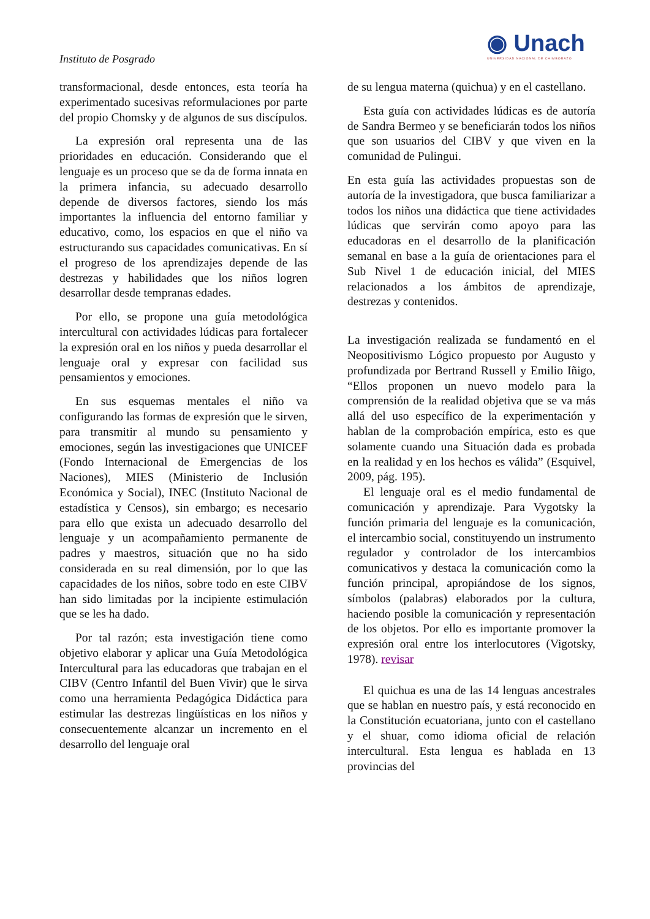◉ Unach
UNIVERSIDAD NACIONAL DE CHIMBORAZO
Instituto de Posgrado
transformacional, desde entonces, esta teoría ha experimentado sucesivas reformulaciones por parte del propio Chomsky y de algunos de sus discípulos.
La expresión oral representa una de las prioridades en educación. Considerando que el lenguaje es un proceso que se da de forma innata en la primera infancia, su adecuado desarrollo depende de diversos factores, siendo los más importantes la influencia del entorno familiar y educativo, como, los espacios en que el niño va estructurando sus capacidades comunicativas. En sí el progreso de los aprendizajes depende de las destrezas y habilidades que los niños logren desarrollar desde tempranas edades.
Por ello, se propone una guía metodológica intercultural con actividades lúdicas para fortalecer la expresión oral en los niños y pueda desarrollar el lenguaje oral y expresar con facilidad sus pensamientos y emociones.
En sus esquemas mentales el niño va configurando las formas de expresión que le sirven, para transmitir al mundo su pensamiento y emociones, según las investigaciones que UNICEF (Fondo Internacional de Emergencias de los Naciones), MIES (Ministerio de Inclusión Económica y Social), INEC (Instituto Nacional de estadística y Censos), sin embargo; es necesario para ello que exista un adecuado desarrollo del lenguaje y un acompañamiento permanente de padres y maestros, situación que no ha sido considerada en su real dimensión, por lo que las capacidades de los niños, sobre todo en este CIBV han sido limitadas por la incipiente estimulación que se les ha dado.
Por tal razón; esta investigación tiene como objetivo elaborar y aplicar una Guía Metodológica Intercultural para las educadoras que trabajan en el CIBV (Centro Infantil del Buen Vivir) que le sirva como una herramienta Pedagógica Didáctica para estimular las destrezas lingüísticas en los niños y consecuentemente alcanzar un incremento en el desarrollo del lenguaje oral
de su lengua materna (quichua) y en el castellano.
Esta guía con actividades lúdicas es de autoría de Sandra Bermeo y se beneficiarán todos los niños que son usuarios del CIBV y que viven en la comunidad de Pulingui.
En esta guía las actividades propuestas son de autoría de la investigadora, que busca familiarizar a todos los niños una didáctica que tiene actividades lúdicas que servirán como apoyo para las educadoras en el desarrollo de la planificación semanal en base a la guía de orientaciones para el Sub Nivel 1 de educación inicial, del MIES relacionados a los ámbitos de aprendizaje, destrezas y contenidos.
La investigación realizada se fundamentó en el Neopositivismo Lógico propuesto por Augusto y profundizada por Bertrand Russell y Emilio Iñigo, “Ellos proponen un nuevo modelo para la comprensión de la realidad objetiva que se va más allá del uso específico de la experimentación y hablan de la comprobación empírica, esto es que solamente cuando una Situación dada es probada en la realidad y en los hechos es válida” (Esquivel, 2009, pág. 195).
El lenguaje oral es el medio fundamental de comunicación y aprendizaje. Para Vygotsky la función primaria del lenguaje es la comunicación, el intercambio social, constituyendo un instrumento regulador y controlador de los intercambios comunicativos y destaca la comunicación como la función principal, apropiándose de los signos, símbolos (palabras) elaborados por la cultura, haciendo posible la comunicación y representación de los objetos. Por ello es importante promover la expresión oral entre los interlocutores (Vigotsky, 1978). revisar
El quichua es una de las 14 lenguas ancestrales que se hablan en nuestro país, y está reconocido en la Constitución ecuatoriana, junto con el castellano y el shuar, como idioma oficial de relación intercultural. Esta lengua es hablada en 13 provincias del